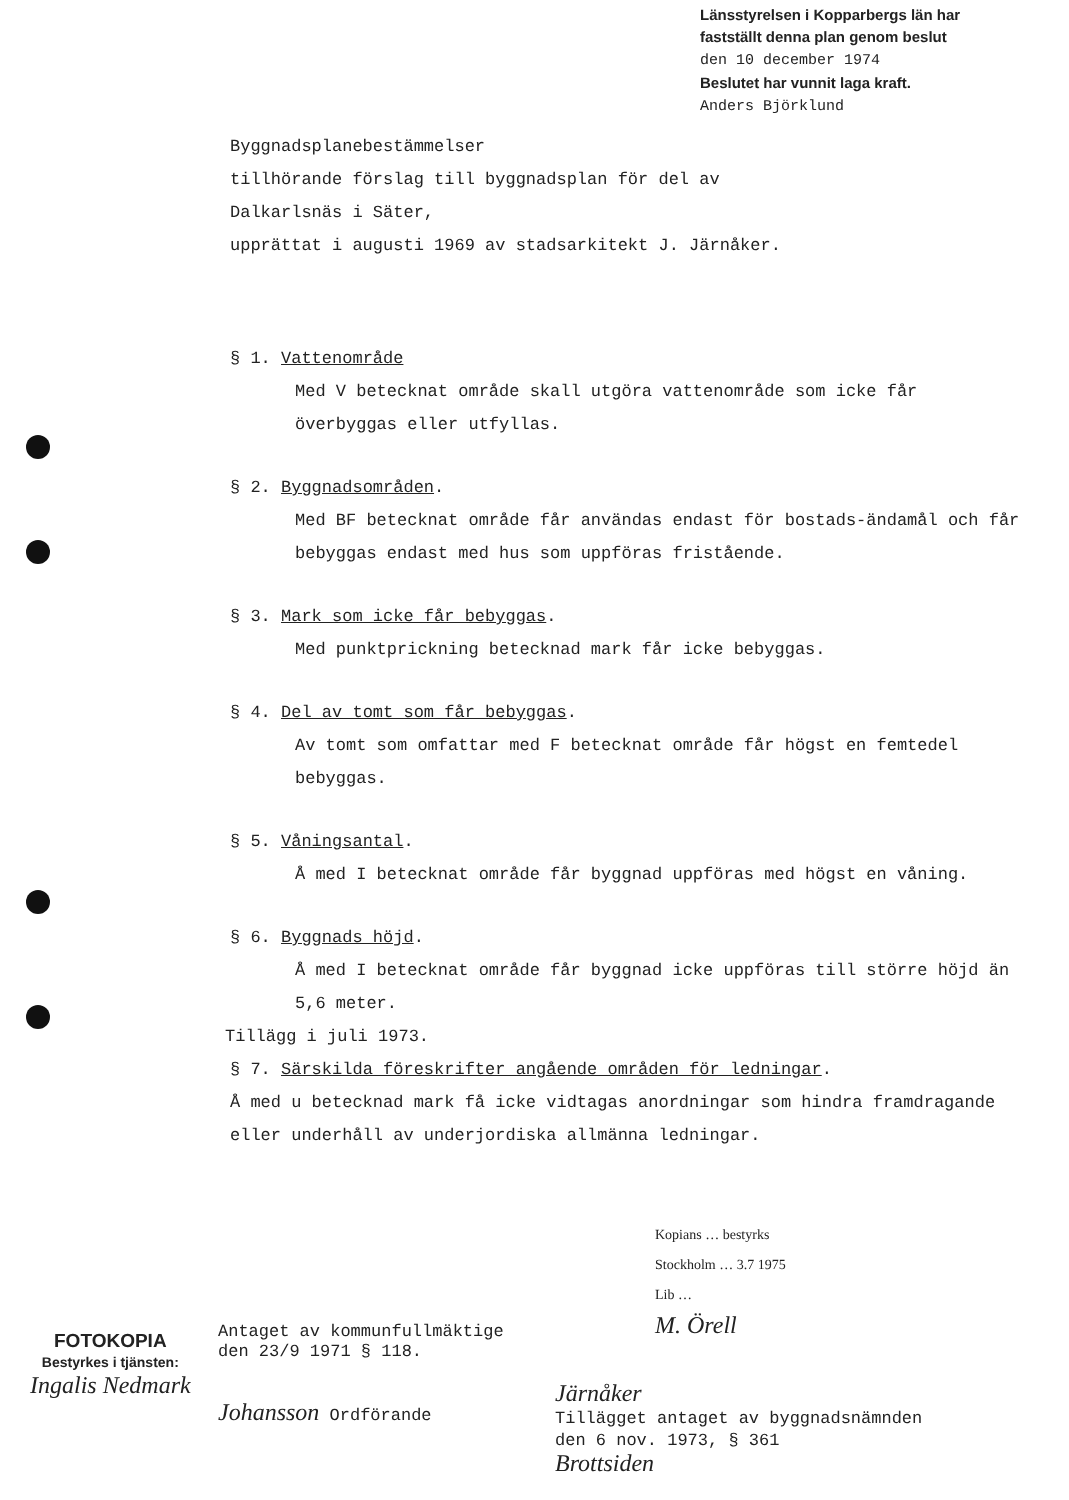Länsstyrelsen i Kopparbergs län har
fastställt denna plan genom beslut
den 10 december 1974
Beslutet har vunnit laga kraft.
Anders Björklund
Byggnadsplanebestämmelser
tillhörande förslag till byggnadsplan för del av
Dalkarlsnäs i Säter,
upprättat i augusti 1969 av stadsarkitekt J. Järnåker.
§ 1. Vattenområde
Med V betecknat område skall utgöra vattenområde som icke får överbyggas eller utfyllas.
§ 2. Byggnadsområden.
Med BF betecknat område får användas endast för bostads-ändamål och får bebyggas endast med hus som uppföras fristående.
§ 3. Mark som icke får bebyggas.
Med punktprickning betecknad mark får icke bebyggas.
§ 4. Del av tomt som får bebyggas.
Av tomt som omfattar med F betecknat område får högst en femtedel bebyggas.
§ 5. Våningsantal.
Å med I betecknat område får byggnad uppföras med högst en våning.
§ 6. Byggnads höjd.
Å med I betecknat område får byggnad icke uppföras till större höjd än 5,6 meter.
Tillägg i juli 1973.
§ 7. Särskilda föreskrifter angående områden för ledningar.
Å med u betecknad mark få icke vidtagas anordningar som hindra framdragande eller underhåll av underjordiska allmänna ledningar.
Kopians … bestyrks
Stockholm … 3.7 1975
Lib …
M. Örell
FOTOKOPIA
Bestyrkes i tjänsten:
Ingalis Nedmark
Antaget av kommunfullmäktige
den 23/9 1971 § 118.
Johansson Ordförande
Järnåker
Tillägget antaget av byggnadsnämnden
den 6 nov. 1973, § 361
Brottsiden